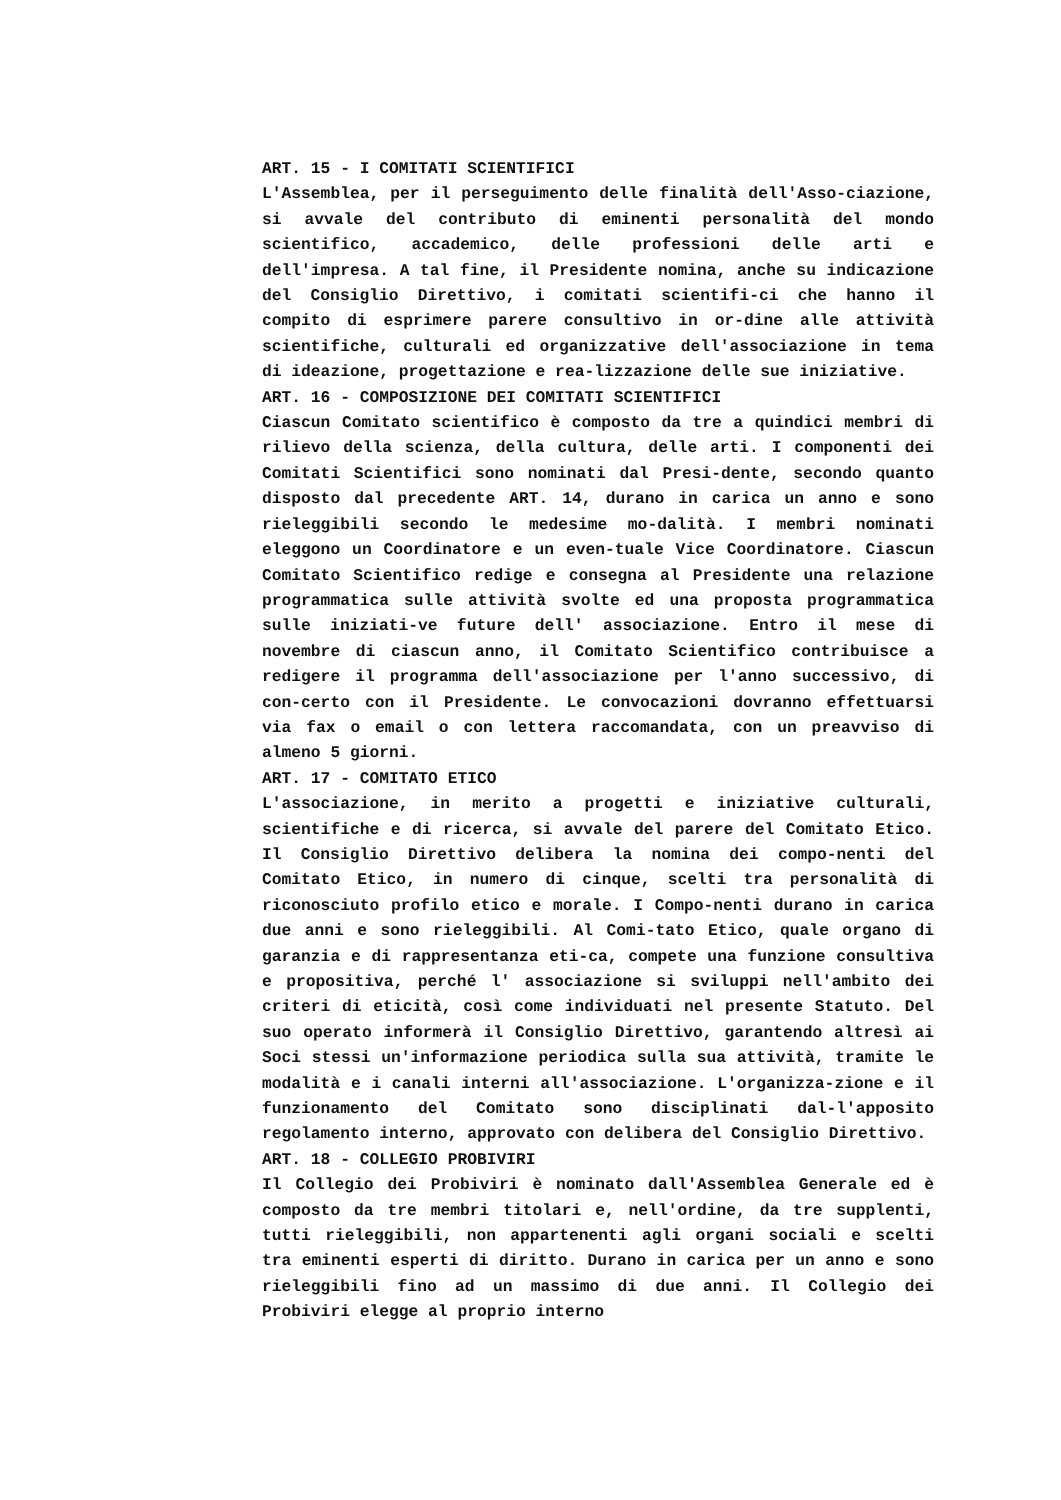ART. 15 - I COMITATI SCIENTIFICI
L'Assemblea, per il perseguimento delle finalità dell'Asso-ciazione, si avvale del contributo di eminenti personalità del mondo scientifico, accademico, delle professioni delle arti e dell'impresa. A tal fine, il Presidente nomina, anche su indicazione del Consiglio Direttivo, i comitati scientifi-ci che hanno il compito di esprimere parere consultivo in or-dine alle attività scientifiche, culturali ed organizzative dell'associazione in tema di ideazione, progettazione e rea-lizzazione delle sue iniziative.
ART. 16 - COMPOSIZIONE DEI COMITATI SCIENTIFICI
Ciascun Comitato scientifico è composto da tre a quindici membri di rilievo della scienza, della cultura, delle arti. I componenti dei Comitati Scientifici sono nominati dal Presi-dente, secondo quanto disposto dal precedente ART. 14, durano in carica un anno e sono rieleggibili secondo le medesime mo-dalità. I membri nominati eleggono un Coordinatore e un even-tuale Vice Coordinatore. Ciascun Comitato Scientifico redige e consegna al Presidente una relazione programmatica sulle attività svolte ed una proposta programmatica sulle iniziati-ve future dell' associazione. Entro il mese di novembre di ciascun anno, il Comitato Scientifico contribuisce a redigere il programma dell'associazione per l'anno successivo, di con-certo con il Presidente. Le convocazioni dovranno effettuarsi via fax o email o con lettera raccomandata, con un preavviso di almeno 5 giorni.
ART. 17 - COMITATO ETICO
L'associazione, in merito a progetti e iniziative culturali, scientifiche e di ricerca, si avvale del parere del Comitato Etico. Il Consiglio Direttivo delibera la nomina dei compo-nenti del Comitato Etico, in numero di cinque, scelti tra personalità di riconosciuto profilo etico e morale. I Compo-nenti durano in carica due anni e sono rieleggibili. Al Comi-tato Etico, quale organo di garanzia e di rappresentanza eti-ca, compete una funzione consultiva e propositiva, perché l' associazione si sviluppi nell'ambito dei criteri di eticità, così come individuati nel presente Statuto. Del suo operato informerà il Consiglio Direttivo, garantendo altresì ai Soci stessi un'informazione periodica sulla sua attività, tramite le modalità e i canali interni all'associazione. L'organizza-zione e il funzionamento del Comitato sono disciplinati dal-l'apposito regolamento interno, approvato con delibera del Consiglio Direttivo.
ART. 18 - COLLEGIO PROBIVIRI
Il Collegio dei Probiviri è nominato dall'Assemblea Generale ed è composto da tre membri titolari e, nell'ordine, da tre supplenti, tutti rieleggibili, non appartenenti agli organi sociali e scelti tra eminenti esperti di diritto. Durano in carica per un anno e sono rieleggibili fino ad un massimo di due anni. Il Collegio dei Probiviri elegge al proprio interno